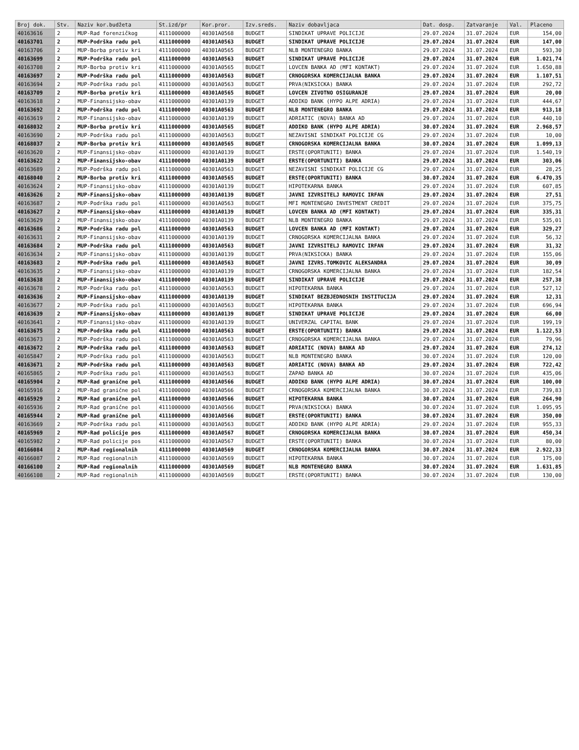| Broj dok. | Stv. | Naziv kor.budžeta | St.izd/pr | Kor.pror. | Izv.sreds. | Naziv dobavljaca | Dat. dosp. | Zatvaranje | Val. | Placeno |
| --- | --- | --- | --- | --- | --- | --- | --- | --- | --- | --- |
| 40163616 | 2 | MUP-Rad forenzičkog | 4111000000 | 40301A0568 | BUDGET | SINDIKAT UPRAVE POLICIJE | 29.07.2024 | 31.07.2024 | EUR | 154,00 |
| 40163701 | 2 | MUP-Podrška radu pol | 4111000000 | 40301A0563 | BUDGET | SINDIKAT UPRAVE POLICIJE | 29.07.2024 | 31.07.2024 | EUR | 147,00 |
| 40163706 | 2 | MUP-Borba protiv kri | 4111000000 | 40301A0565 | BUDGET | NLB MONTENEGRO BANKA | 29.07.2024 | 31.07.2024 | EUR | 593,30 |
| 40163699 | 2 | MUP-Podrška radu pol | 4111000000 | 40301A0563 | BUDGET | SINDIKAT UPRAVE POLICIJE | 29.07.2024 | 31.07.2024 | EUR | 1.021,74 |
| 40163708 | 2 | MUP-Borba protiv kri | 4111000000 | 40301A0565 | BUDGET | LOVCEN BANKA AD (MFI KONTAKT) | 29.07.2024 | 31.07.2024 | EUR | 1.650,88 |
| 40163697 | 2 | MUP-Podrška radu pol | 4111000000 | 40301A0563 | BUDGET | CRNOGORSKA KOMERCIJALNA BANKA | 29.07.2024 | 31.07.2024 | EUR | 1.107,51 |
| 40163694 | 2 | MUP-Podrška radu pol | 4111000000 | 40301A0563 | BUDGET | PRVA(NIKSICKA) BANKA | 29.07.2024 | 31.07.2024 | EUR | 292,72 |
| 40163709 | 2 | MUP-Borba protiv kri | 4111000000 | 40301A0565 | BUDGET | LOVCEN ZIVOTNO OSIGURANJE | 29.07.2024 | 31.07.2024 | EUR | 20,00 |
| 40163618 | 2 | MUP-Finansijsko-obav | 4111000000 | 40301A0139 | BUDGET | ADDIKO BANK (HYPO ALPE ADRIA) | 29.07.2024 | 31.07.2024 | EUR | 444,67 |
| 40163692 | 2 | MUP-Podrška radu pol | 4111000000 | 40301A0563 | BUDGET | NLB MONTENEGRO BANKA | 29.07.2024 | 31.07.2024 | EUR | 913,18 |
| 40163619 | 2 | MUP-Finansijsko-obav | 4111000000 | 40301A0139 | BUDGET | ADRIATIC (NOVA) BANKA AD | 29.07.2024 | 31.07.2024 | EUR | 440,10 |
| 40168032 | 2 | MUP-Borba protiv kri | 4111000000 | 40301A0565 | BUDGET | ADDIKO BANK (HYPO ALPE ADRIA) | 30.07.2024 | 31.07.2024 | EUR | 2.968,57 |
| 40163690 | 2 | MUP-Podrška radu pol | 4111000000 | 40301A0563 | BUDGET | NEZAVISNI SINDIKAT POLICIJE CG | 29.07.2024 | 31.07.2024 | EUR | 10,00 |
| 40168037 | 2 | MUP-Borba protiv kri | 4111000000 | 40301A0565 | BUDGET | CRNOGORSKA KOMERCIJALNA BANKA | 30.07.2024 | 31.07.2024 | EUR | 1.099,13 |
| 40163620 | 2 | MUP-Finansijsko-obav | 4111000000 | 40301A0139 | BUDGET | ERSTE(OPORTUNITI) BANKA | 29.07.2024 | 31.07.2024 | EUR | 1.540,19 |
| 40163622 | 2 | MUP-Finansijsko-obav | 4111000000 | 40301A0139 | BUDGET | ERSTE(OPORTUNITI) BANKA | 29.07.2024 | 31.07.2024 | EUR | 303,06 |
| 40163689 | 2 | MUP-Podrška radu pol | 4111000000 | 40301A0563 | BUDGET | NEZAVISNI SINDIKAT POLICIJE CG | 29.07.2024 | 31.07.2024 | EUR | 28,25 |
| 40168040 | 2 | MUP-Borba protiv kri | 4111000000 | 40301A0565 | BUDGET | ERSTE(OPORTUNITI) BANKA | 30.07.2024 | 31.07.2024 | EUR | 6.470,35 |
| 40163624 | 2 | MUP-Finansijsko-obav | 4111000000 | 40301A0139 | BUDGET | HIPOTEKARNA BANKA | 29.07.2024 | 31.07.2024 | EUR | 607,85 |
| 40163626 | 2 | MUP-Finansijsko-obav | 4111000000 | 40301A0139 | BUDGET | JAVNI IZVRSITELJ RAMOVIC IRFAN | 29.07.2024 | 31.07.2024 | EUR | 27,51 |
| 40163687 | 2 | MUP-Podrška radu pol | 4111000000 | 40301A0563 | BUDGET | MFI MONTENEGRO INVESTMENT CREDIT | 29.07.2024 | 31.07.2024 | EUR | 375,75 |
| 40163627 | 2 | MUP-Finansijsko-obav | 4111000000 | 40301A0139 | BUDGET | LOVCEN BANKA AD (MFI KONTAKT) | 29.07.2024 | 31.07.2024 | EUR | 335,31 |
| 40163629 | 2 | MUP-Finansijsko-obav | 4111000000 | 40301A0139 | BUDGET | NLB MONTENEGRO BANKA | 29.07.2024 | 31.07.2024 | EUR | 535,01 |
| 40163686 | 2 | MUP-Podrška radu pol | 4111000000 | 40301A0563 | BUDGET | LOVCEN BANKA AD (MFI KONTAKT) | 29.07.2024 | 31.07.2024 | EUR | 329,27 |
| 40163631 | 2 | MUP-Finansijsko-obav | 4111000000 | 40301A0139 | BUDGET | CRNOGORSKA KOMERCIJALNA BANKA | 29.07.2024 | 31.07.2024 | EUR | 56,32 |
| 40163684 | 2 | MUP-Podrška radu pol | 4111000000 | 40301A0563 | BUDGET | JAVNI IZVRSITELJ RAMOVIC IRFAN | 29.07.2024 | 31.07.2024 | EUR | 31,32 |
| 40163634 | 2 | MUP-Finansijsko-obav | 4111000000 | 40301A0139 | BUDGET | PRVA(NIKSICKA) BANKA | 29.07.2024 | 31.07.2024 | EUR | 155,06 |
| 40163683 | 2 | MUP-Podrška radu pol | 4111000000 | 40301A0563 | BUDGET | JAVNI IZVRS.TOMKOVIC ALEKSANDRA | 29.07.2024 | 31.07.2024 | EUR | 30,09 |
| 40163635 | 2 | MUP-Finansijsko-obav | 4111000000 | 40301A0139 | BUDGET | CRNOGORSKA KOMERCIJALNA BANKA | 29.07.2024 | 31.07.2024 | EUR | 182,54 |
| 40163638 | 2 | MUP-Finansijsko-obav | 4111000000 | 40301A0139 | BUDGET | SINDIKAT UPRAVE POLICIJE | 29.07.2024 | 31.07.2024 | EUR | 257,38 |
| 40163678 | 2 | MUP-Podrška radu pol | 4111000000 | 40301A0563 | BUDGET | HIPOTEKARNA BANKA | 29.07.2024 | 31.07.2024 | EUR | 527,12 |
| 40163636 | 2 | MUP-Finansijsko-obav | 4111000000 | 40301A0139 | BUDGET | SINDIKAT BEZBJEDNOSNIH INSTITUCIJA | 29.07.2024 | 31.07.2024 | EUR | 12,31 |
| 40163677 | 2 | MUP-Podrška radu pol | 4111000000 | 40301A0563 | BUDGET | HIPOTEKARNA BANKA | 29.07.2024 | 31.07.2024 | EUR | 696,94 |
| 40163639 | 2 | MUP-Finansijsko-obav | 4111000000 | 40301A0139 | BUDGET | SINDIKAT UPRAVE POLICIJE | 29.07.2024 | 31.07.2024 | EUR | 66,00 |
| 40163641 | 2 | MUP-Finansijsko-obav | 4111000000 | 40301A0139 | BUDGET | UNIVERZAL CAPITAL BANK | 29.07.2024 | 31.07.2024 | EUR | 199,19 |
| 40163675 | 2 | MUP-Podrška radu pol | 4111000000 | 40301A0563 | BUDGET | ERSTE(OPORTUNITI) BANKA | 29.07.2024 | 31.07.2024 | EUR | 1.122,53 |
| 40163673 | 2 | MUP-Podrška radu pol | 4111000000 | 40301A0563 | BUDGET | CRNOGORSKA KOMERCIJALNA BANKA | 29.07.2024 | 31.07.2024 | EUR | 79,96 |
| 40163672 | 2 | MUP-Podrška radu pol | 4111000000 | 40301A0563 | BUDGET | ADRIATIC (NOVA) BANKA AD | 29.07.2024 | 31.07.2024 | EUR | 274,12 |
| 40165847 | 2 | MUP-Podrška radu pol | 4111000000 | 40301A0563 | BUDGET | NLB MONTENEGRO BANKA | 30.07.2024 | 31.07.2024 | EUR | 120,00 |
| 40163671 | 2 | MUP-Podrška radu pol | 4111000000 | 40301A0563 | BUDGET | ADRIATIC (NOVA) BANKA AD | 29.07.2024 | 31.07.2024 | EUR | 722,42 |
| 40165865 | 2 | MUP-Podrška radu pol | 4111000000 | 40301A0563 | BUDGET | ZAPAD BANKA AD | 30.07.2024 | 31.07.2024 | EUR | 435,06 |
| 40165904 | 2 | MUP-Rad granične pol | 4111000000 | 40301A0566 | BUDGET | ADDIKO BANK (HYPO ALPE ADRIA) | 30.07.2024 | 31.07.2024 | EUR | 100,00 |
| 40165916 | 2 | MUP-Rad granične pol | 4111000000 | 40301A0566 | BUDGET | CRNOGORSKA KOMERCIJALNA BANKA | 30.07.2024 | 31.07.2024 | EUR | 739,83 |
| 40165929 | 2 | MUP-Rad granične pol | 4111000000 | 40301A0566 | BUDGET | HIPOTEKARNA BANKA | 30.07.2024 | 31.07.2024 | EUR | 264,90 |
| 40165936 | 2 | MUP-Rad granične pol | 4111000000 | 40301A0566 | BUDGET | PRVA(NIKSICKA) BANKA | 30.07.2024 | 31.07.2024 | EUR | 1.095,95 |
| 40165944 | 2 | MUP-Rad granične pol | 4111000000 | 40301A0566 | BUDGET | ERSTE(OPORTUNITI) BANKA | 30.07.2024 | 31.07.2024 | EUR | 350,00 |
| 40163669 | 2 | MUP-Podrška radu pol | 4111000000 | 40301A0563 | BUDGET | ADDIKO BANK (HYPO ALPE ADRIA) | 29.07.2024 | 31.07.2024 | EUR | 955,33 |
| 40165969 | 2 | MUP-Rad policije pos | 4111000000 | 40301A0567 | BUDGET | CRNOGORSKA KOMERCIJALNA BANKA | 30.07.2024 | 31.07.2024 | EUR | 450,34 |
| 40165982 | 2 | MUP-Rad policije pos | 4111000000 | 40301A0567 | BUDGET | ERSTE(OPORTUNITI) BANKA | 30.07.2024 | 31.07.2024 | EUR | 80,00 |
| 40166084 | 2 | MUP-Rad regionalnih | 4111000000 | 40301A0569 | BUDGET | CRNOGORSKA KOMERCIJALNA BANKA | 30.07.2024 | 31.07.2024 | EUR | 2.922,33 |
| 40166087 | 2 | MUP-Rad regionalnih | 4111000000 | 40301A0569 | BUDGET | HIPOTEKARNA BANKA | 30.07.2024 | 31.07.2024 | EUR | 175,00 |
| 40166100 | 2 | MUP-Rad regionalnih | 4111000000 | 40301A0569 | BUDGET | NLB MONTENEGRO BANKA | 30.07.2024 | 31.07.2024 | EUR | 1.631,85 |
| 40166108 | 2 | MUP-Rad regionalnih | 4111000000 | 40301A0569 | BUDGET | ERSTE(OPORTUNITI) BANKA | 30.07.2024 | 31.07.2024 | EUR | 130,00 |